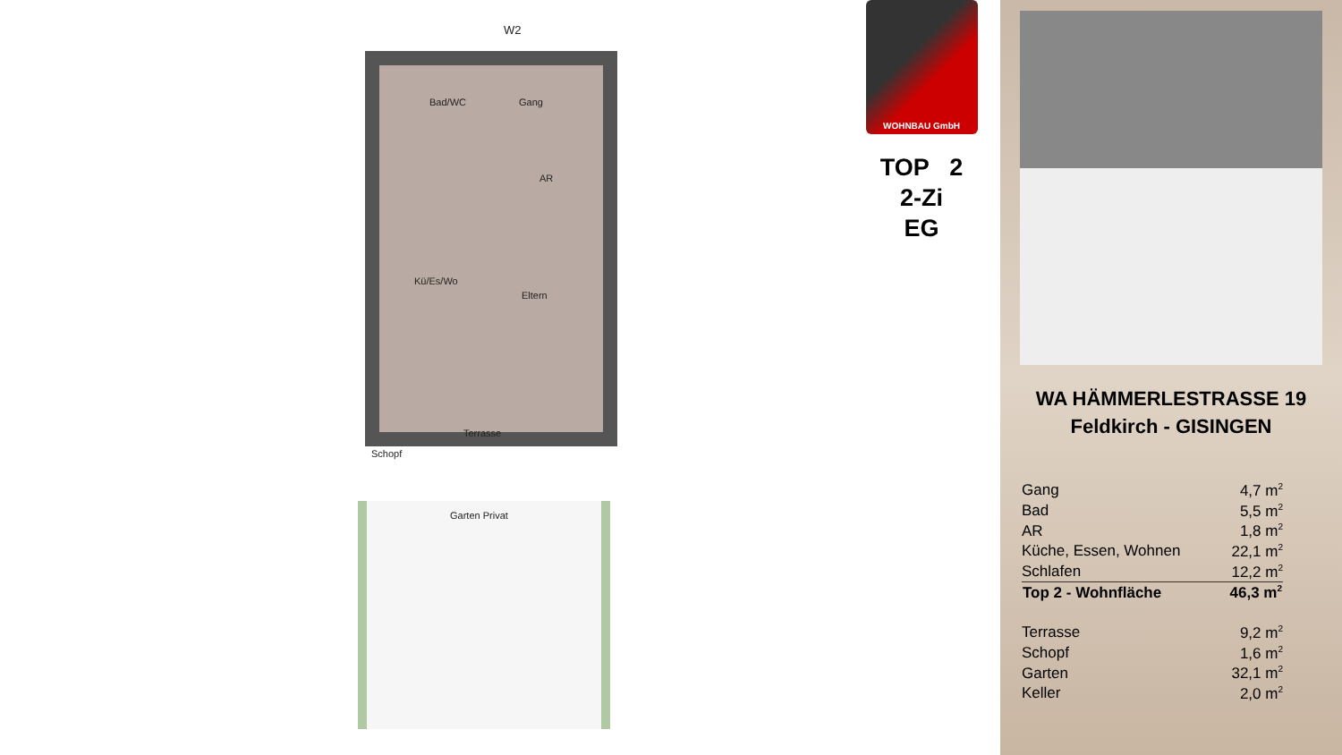W2
Bad/WC Gang
AR
Kü/Es/Wo
Eltern
Terrasse
Schopf
Garten Privat
WOHNBAU GmbH
TOP 2
2-Zi
EG
WA HÄMMERLESTRASSE 19
Feldkirch - GISINGEN
| Gang | 4,7 m<sup>2</sup> |
| Bad | 5,5 m<sup>2</sup> |
| AR | 1,8 m<sup>2</sup> |
| Küche, Essen, Wohnen | 22,1 m<sup>2</sup> |
| Schlafen | 12,2 m<sup>2</sup> |
| Top 2 - Wohnfläche | 46,3 m<sup>2</sup> |
| Terrasse | 9,2 m<sup>2</sup> |
| Schopf | 1,6 m<sup>2</sup> |
| Garten | 32,1 m<sup>2</sup> |
| Keller | 2,0 m<sup>2</sup> |